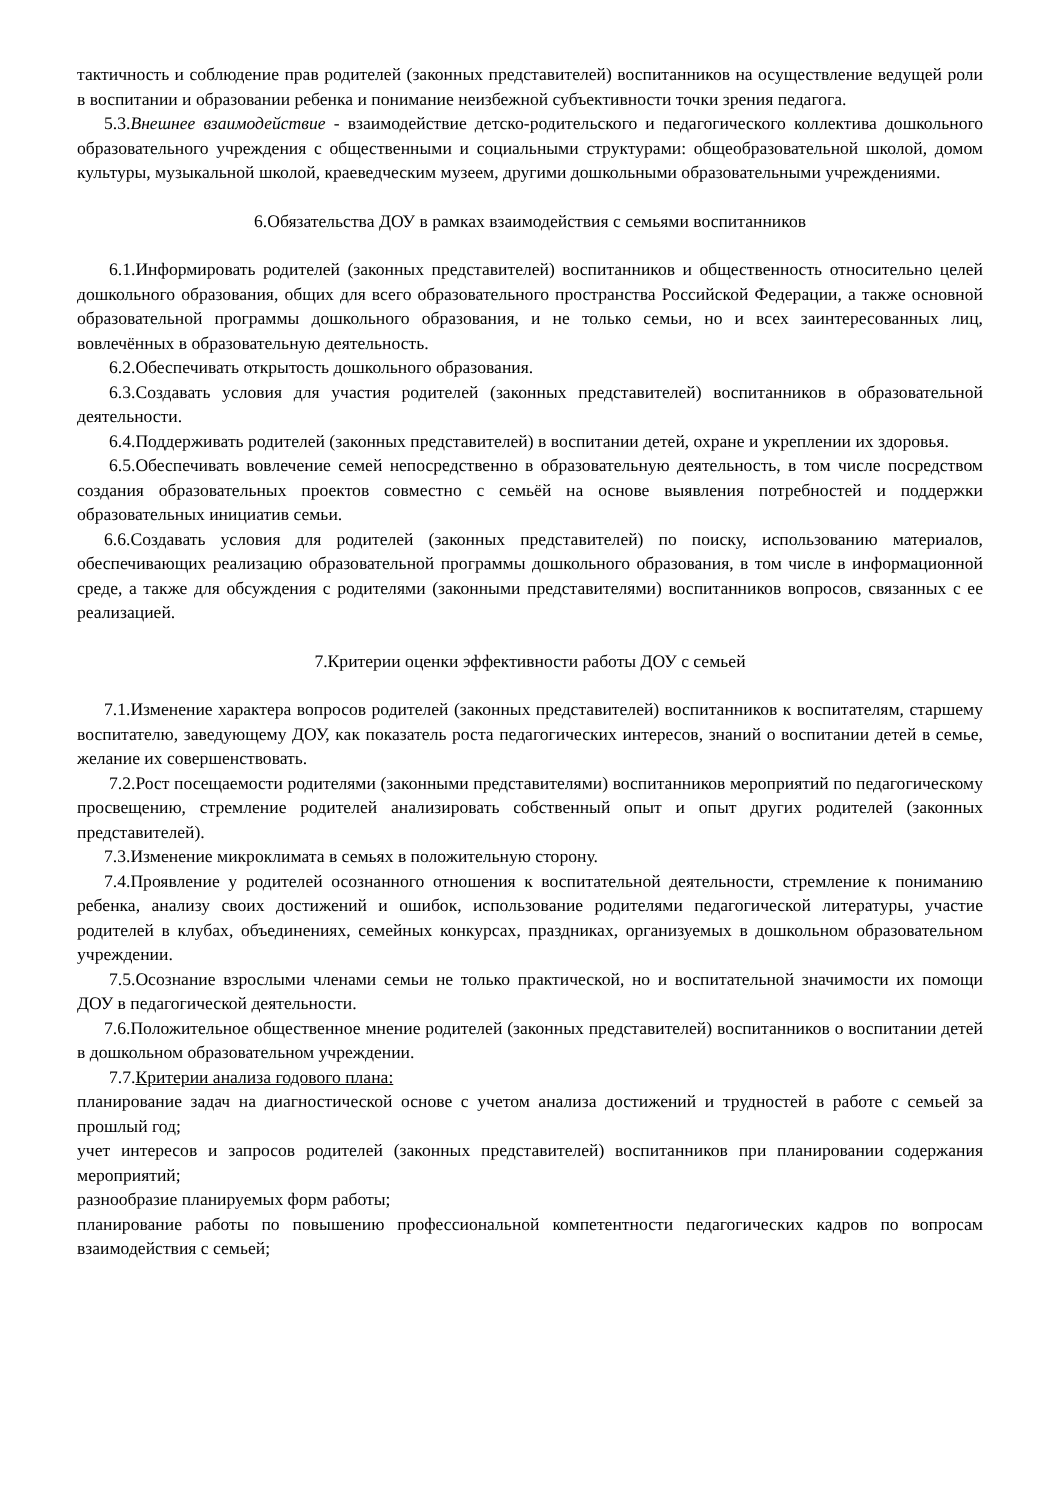тактичность и соблюдение прав родителей (законных представителей) воспитанников на осуществление ведущей роли в воспитании и образовании ребенка и понимание неизбежной субъективности точки зрения педагога.
5.3.Внешнее взаимодействие - взаимодействие детско-родительского и педагогического коллектива дошкольного образовательного учреждения с общественными и социальными структурами: общеобразовательной школой, домом культуры, музыкальной школой, краеведческим музеем, другими дошкольными образовательными учреждениями.
6.Обязательства ДОУ в рамках взаимодействия с семьями воспитанников
6.1.Информировать родителей (законных представителей) воспитанников и общественность относительно целей дошкольного образования, общих для всего образовательного пространства Российской Федерации, а также основной образовательной программы дошкольного образования, и не только семьи, но и всех заинтересованных лиц, вовлечённых в образовательную деятельность.
6.2.Обеспечивать открытость дошкольного образования.
6.3.Создавать условия для участия родителей (законных представителей) воспитанников в образовательной деятельности.
6.4.Поддерживать родителей (законных представителей) в воспитании детей, охране и укреплении их здоровья.
6.5.Обеспечивать вовлечение семей непосредственно в образовательную деятельность, в том числе посредством создания образовательных проектов совместно с семьёй на основе выявления потребностей и поддержки образовательных инициатив семьи.
6.6.Создавать условия для родителей (законных представителей) по поиску, использованию материалов, обеспечивающих реализацию образовательной программы дошкольного образования, в том числе в информационной среде, а также для обсуждения с родителями (законными представителями) воспитанников вопросов, связанных с ее реализацией.
7.Критерии оценки эффективности работы ДОУ с семьей
7.1.Изменение характера вопросов родителей (законных представителей) воспитанников к воспитателям, старшему воспитателю, заведующему ДОУ, как показатель роста педагогических интересов, знаний о воспитании детей в семье, желание их совершенствовать.
7.2.Рост посещаемости родителями (законными представителями) воспитанников мероприятий по педагогическому просвещению, стремление родителей анализировать собственный опыт и опыт других родителей (законных представителей).
7.3.Изменение микроклимата в семьях в положительную сторону.
7.4.Проявление у родителей осознанного отношения к воспитательной деятельности, стремление к пониманию ребенка, анализу своих достижений и ошибок, использование родителями педагогической литературы, участие родителей в клубах, объединениях, семейных конкурсах, праздниках, организуемых в дошкольном образовательном учреждении.
7.5.Осознание взрослыми членами семьи не только практической, но и воспитательной значимости их помощи ДОУ в педагогической деятельности.
7.6.Положительное общественное мнение родителей (законных представителей) воспитанников о воспитании детей в дошкольном образовательном учреждении.
7.7.Критерии анализа годового плана:
планирование задач на диагностической основе с учетом анализа достижений и трудностей в работе с семьей за прошлый год;
учет интересов и запросов родителей (законных представителей) воспитанников при планировании содержания мероприятий;
разнообразие планируемых форм работы;
планирование работы по повышению профессиональной компетентности педагогических кадров по вопросам взаимодействия с семьей;